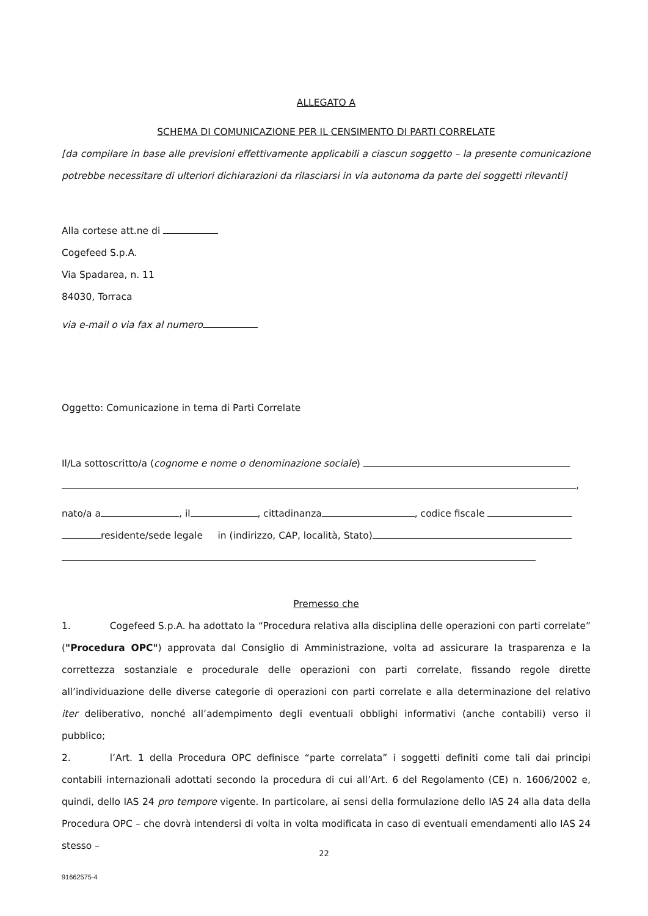ALLEGATO A
SCHEMA DI COMUNICAZIONE PER IL CENSIMENTO DI PARTI CORRELATE
[da compilare in base alle previsioni effettivamente applicabili a ciascun soggetto – la presente comunicazione potrebbe necessitare di ulteriori dichiarazioni da rilasciarsi in via autonoma da parte dei soggetti rilevanti]
Alla cortese att.ne di
Cogefeed S.p.A.
Via Spadarea, n. 11
84030, Torraca
via e-mail o via fax al numero
Oggetto: Comunicazione in tema di Parti Correlate
Il/La sottoscritto/a (cognome e nome o denominazione sociale)
,
nato/a a , il , cittadinanza , codice fiscale
residente/sede legale in (indirizzo, CAP, località, Stato)
Premesso che
1. Cogefeed S.p.A. ha adottato la “Procedura relativa alla disciplina delle operazioni con parti correlate” ("Procedura OPC") approvata dal Consiglio di Amministrazione, volta ad assicurare la trasparenza e la correttezza sostanziale e procedurale delle operazioni con parti correlate, fissando regole dirette all’individuazione delle diverse categorie di operazioni con parti correlate e alla determinazione del relativo iter deliberativo, nonché all’adempimento degli eventuali obblighi informativi (anche contabili) verso il pubblico;
2. l’Art. 1 della Procedura OPC definisce “parte correlata” i soggetti definiti come tali dai principi contabili internazionali adottati secondo la procedura di cui all’Art. 6 del Regolamento (CE) n. 1606/2002 e, quindi, dello IAS 24 pro tempore vigente. In particolare, ai sensi della formulazione dello IAS 24 alla data della Procedura OPC – che dovrà intendersi di volta in volta modificata in caso di eventuali emendamenti allo IAS 24 stesso –
22
91662575-4